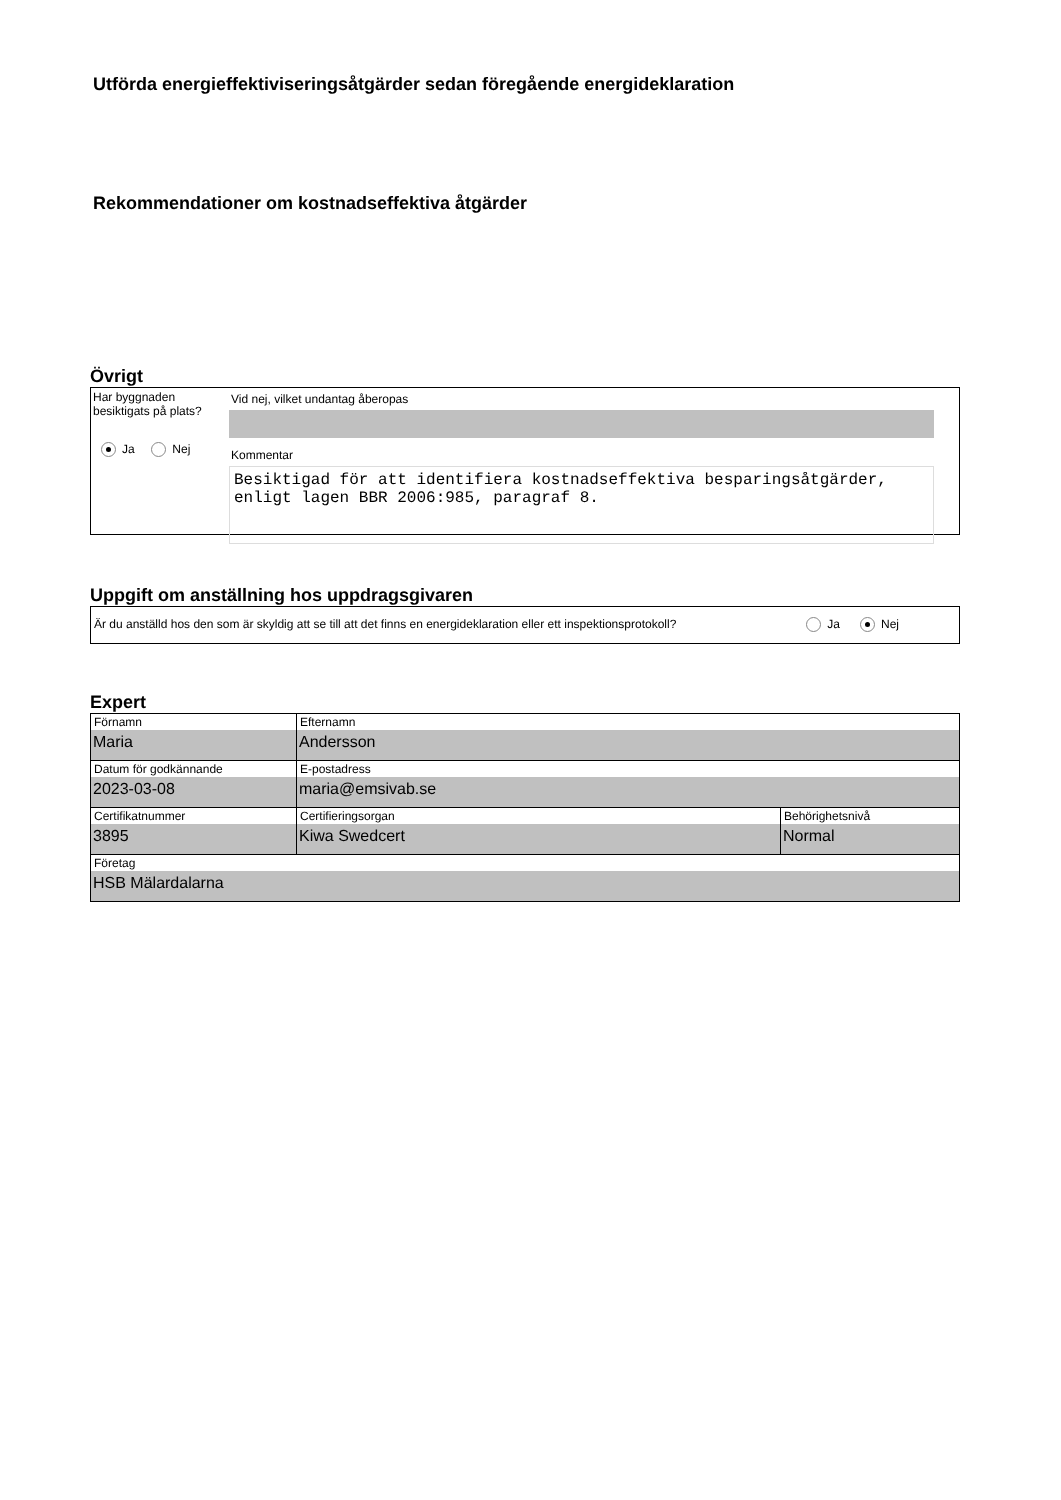Utförda energieffektiviseringsåtgärder sedan föregående energideklaration
Rekommendationer om kostnadseffektiva åtgärder
Övrigt
Har byggnaden besiktigats på plats?
Ja Nej
Vid nej, vilket undantag åberopas
Kommentar
Besiktigad för att identifiera kostnadseffektiva besparingsåtgärder, enligt lagen BBR 2006:985, paragraf 8.
Uppgift om anställning hos uppdragsgivaren
Är du anställd hos den som är skyldig att se till att det finns en energideklaration eller ett inspektionsprotokoll? Ja Nej
Expert
| Förnamn Maria | Efternamn Andersson | |
| Datum för godkännande 2023-03-08 | E-postadress maria@emsivab.se | |
| Certifikatnummer 3895 | Certifieringsorgan Kiwa Swedcert | Behörighetsnivå Normal |
| Företag HSB Mälardalarna | | |